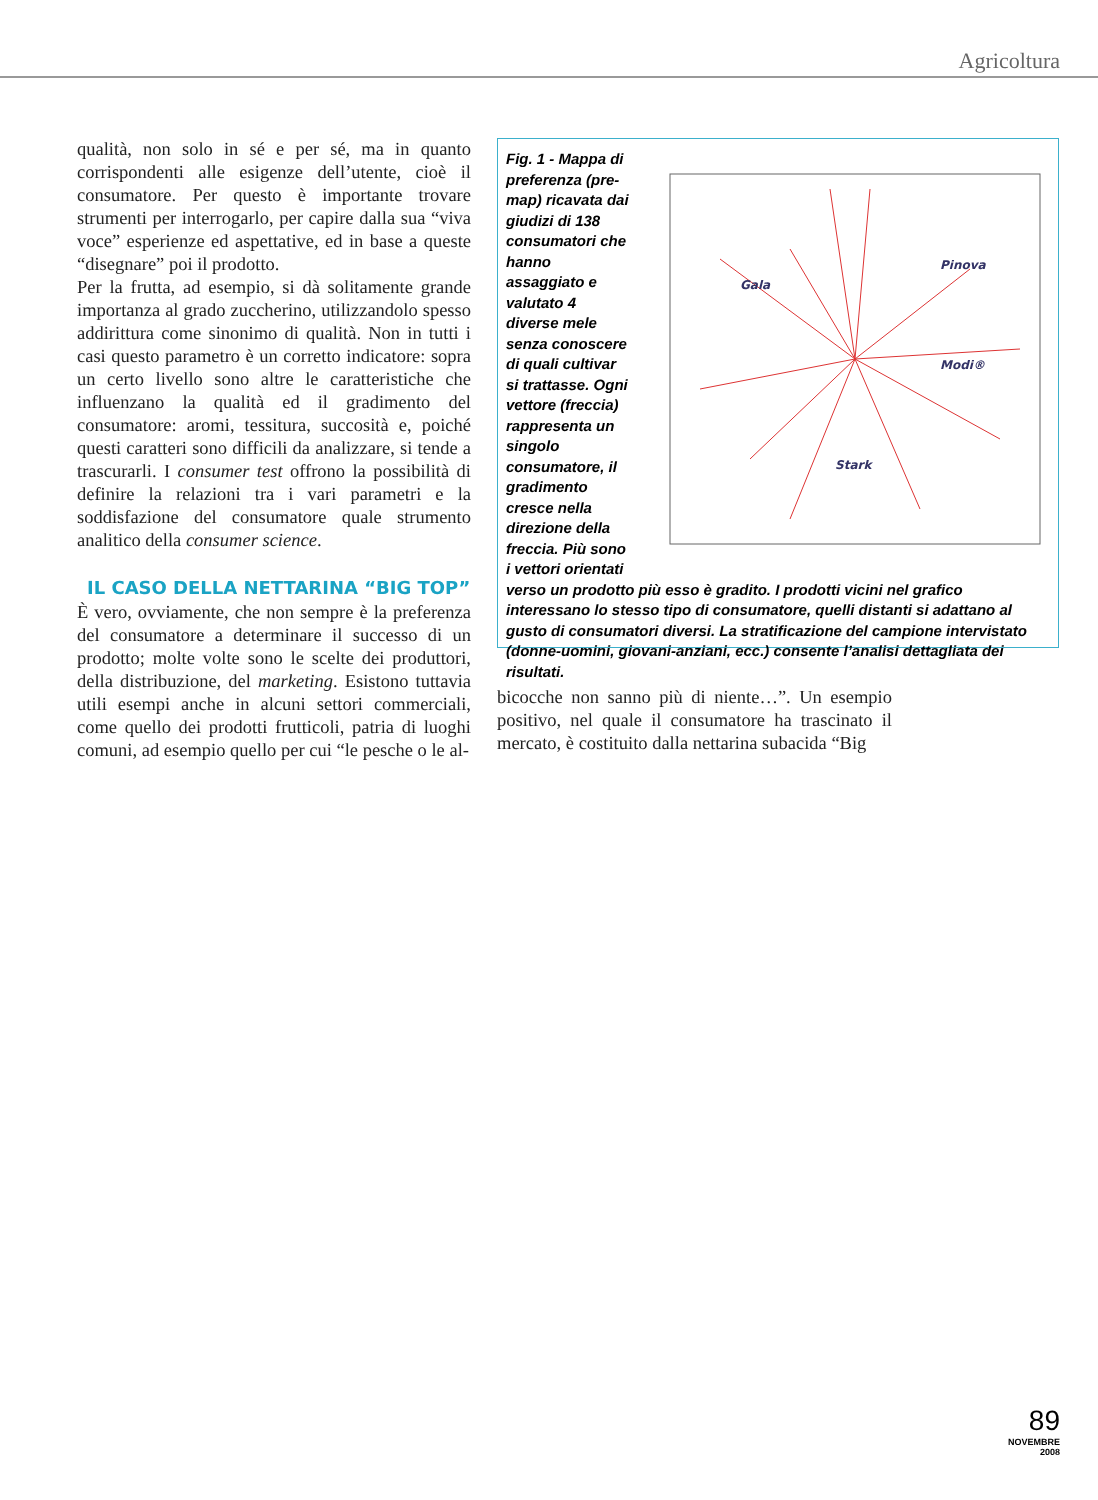Agricoltura
qualità, non solo in sé e per sé, ma in quanto corrispondenti alle esigenze dell’utente, cioè il consumatore. Per questo è importante trovare strumenti per interrogarlo, per capire dalla sua “viva voce” esperienze ed aspettative, ed in base a queste “disegnare” poi il prodotto.
Per la frutta, ad esempio, si dà solitamente grande importanza al grado zuccherino, utilizzandolo spesso addirittura come sinonimo di qualità. Non in tutti i casi questo parametro è un corretto indicatore: sopra un certo livello sono altre le caratteristiche che influenzano la qualità ed il gradimento del consumatore: aromi, tessitura, succosità e, poiché questi caratteri sono difficili da analizzare, si tende a trascurarli. I consumer test offrono la possibilità di definire la relazioni tra i vari parametri e la soddisfazione del consumatore quale strumento analitico della consumer science.
IL CASO DELLA NETTARINA “BIG TOP”
È vero, ovviamente, che non sempre è la preferenza del consumatore a determinare il successo di un prodotto; molte volte sono le scelte dei produttori, della distribuzione, del marketing. Esistono tuttavia utili esempi anche in alcuni settori commerciali, come quello dei prodotti frutticoli, patria di luoghi comuni, ad esempio quello per cui “le pesche o le al-
Gala
Pinova
Modi®
Stark
Fig. 1 - Mappa di preferenza (pre-map) ricavata dai giudizi di 138 consumatori che hanno assaggiato e valutato 4 diverse mele senza conoscere di quali cultivar si trattasse. Ogni vettore (freccia) rappresenta un singolo consumatore, il gradimento cresce nella direzione della freccia. Più sono i vettori orientati verso un prodotto più esso è gradito. I prodotti vicini nel grafico interessano lo stesso tipo di consumatore, quelli distanti si adattano al gusto di consumatori diversi. La stratificazione del campione intervistato (donne-uomini, giovani-anziani, ecc.) consente l’analisi dettagliata dei risultati.
bicocche non sanno più di niente…”. Un esempio positivo, nel quale il consumatore ha trascinato il mercato, è costituito dalla nettarina subacida “Big
89
NOVEMBRE
2008